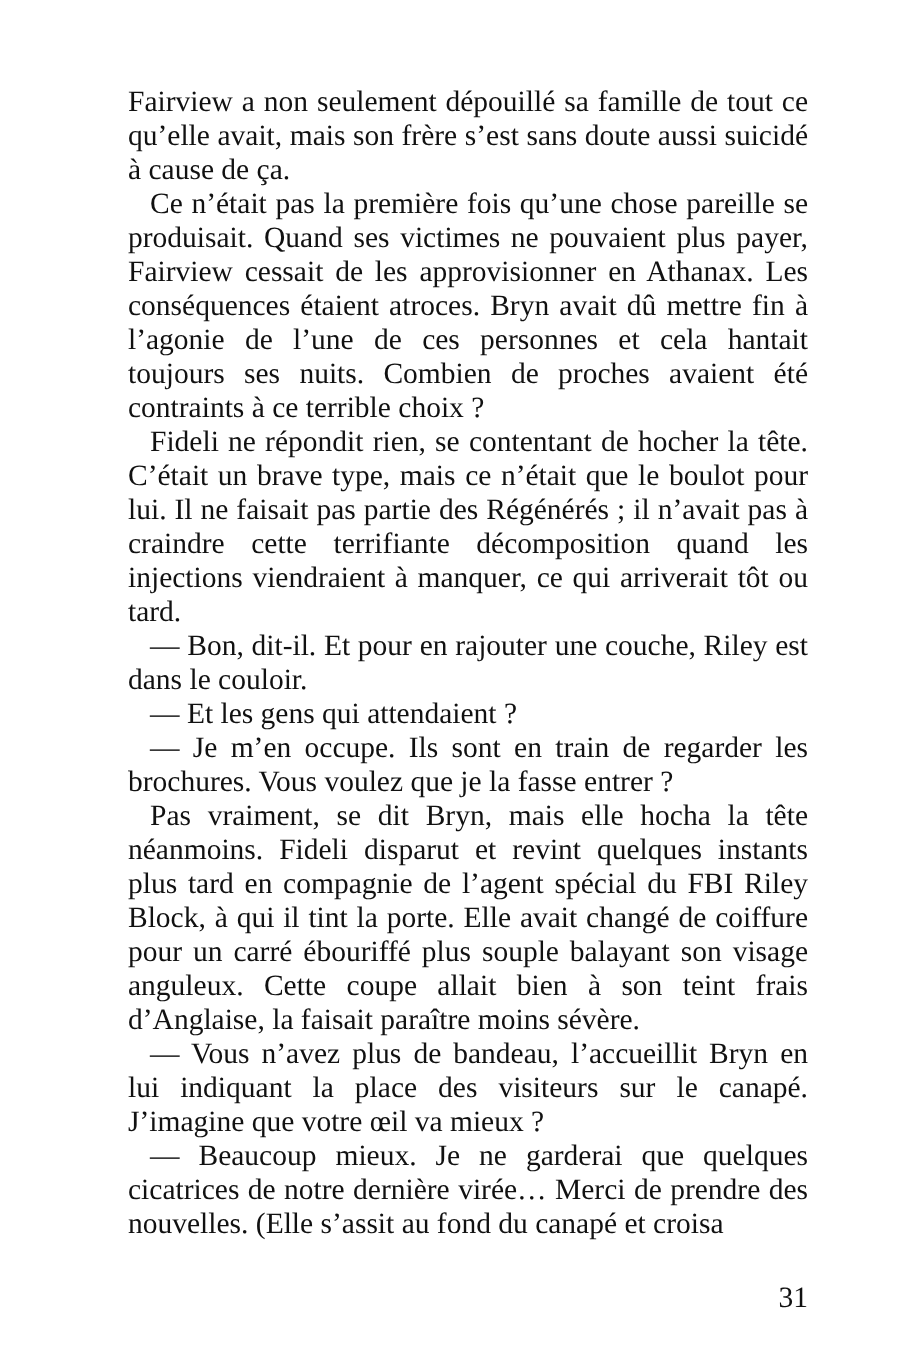Fairview a non seulement dépouillé sa famille de tout ce qu’elle avait, mais son frère s’est sans doute aussi suicidé à cause de ça.
Ce n’était pas la première fois qu’une chose pareille se produisait. Quand ses victimes ne pouvaient plus payer, Fairview cessait de les approvisionner en Athanax. Les conséquences étaient atroces. Bryn avait dû mettre fin à l’agonie de l’une de ces personnes et cela hantait toujours ses nuits. Combien de proches avaient été contraints à ce terrible choix ?
Fideli ne répondit rien, se contentant de hocher la tête. C’était un brave type, mais ce n’était que le boulot pour lui. Il ne faisait pas partie des Régénérés ; il n’avait pas à craindre cette terrifiante décomposition quand les injections viendraient à manquer, ce qui arriverait tôt ou tard.
— Bon, dit-il. Et pour en rajouter une couche, Riley est dans le couloir.
— Et les gens qui attendaient ?
— Je m’en occupe. Ils sont en train de regarder les brochures. Vous voulez que je la fasse entrer ?
Pas vraiment, se dit Bryn, mais elle hocha la tête néanmoins. Fideli disparut et revint quelques instants plus tard en compagnie de l’agent spécial du FBI Riley Block, à qui il tint la porte. Elle avait changé de coiffure pour un carré ébouriffé plus souple balayant son visage anguleux. Cette coupe allait bien à son teint frais d’Anglaise, la faisait paraître moins sévère.
— Vous n’avez plus de bandeau, l’accueillit Bryn en lui indiquant la place des visiteurs sur le canapé. J’imagine que votre œil va mieux ?
— Beaucoup mieux. Je ne garderai que quelques cicatrices de notre dernière virée… Merci de prendre des nouvelles. (Elle s’assit au fond du canapé et croisa
31